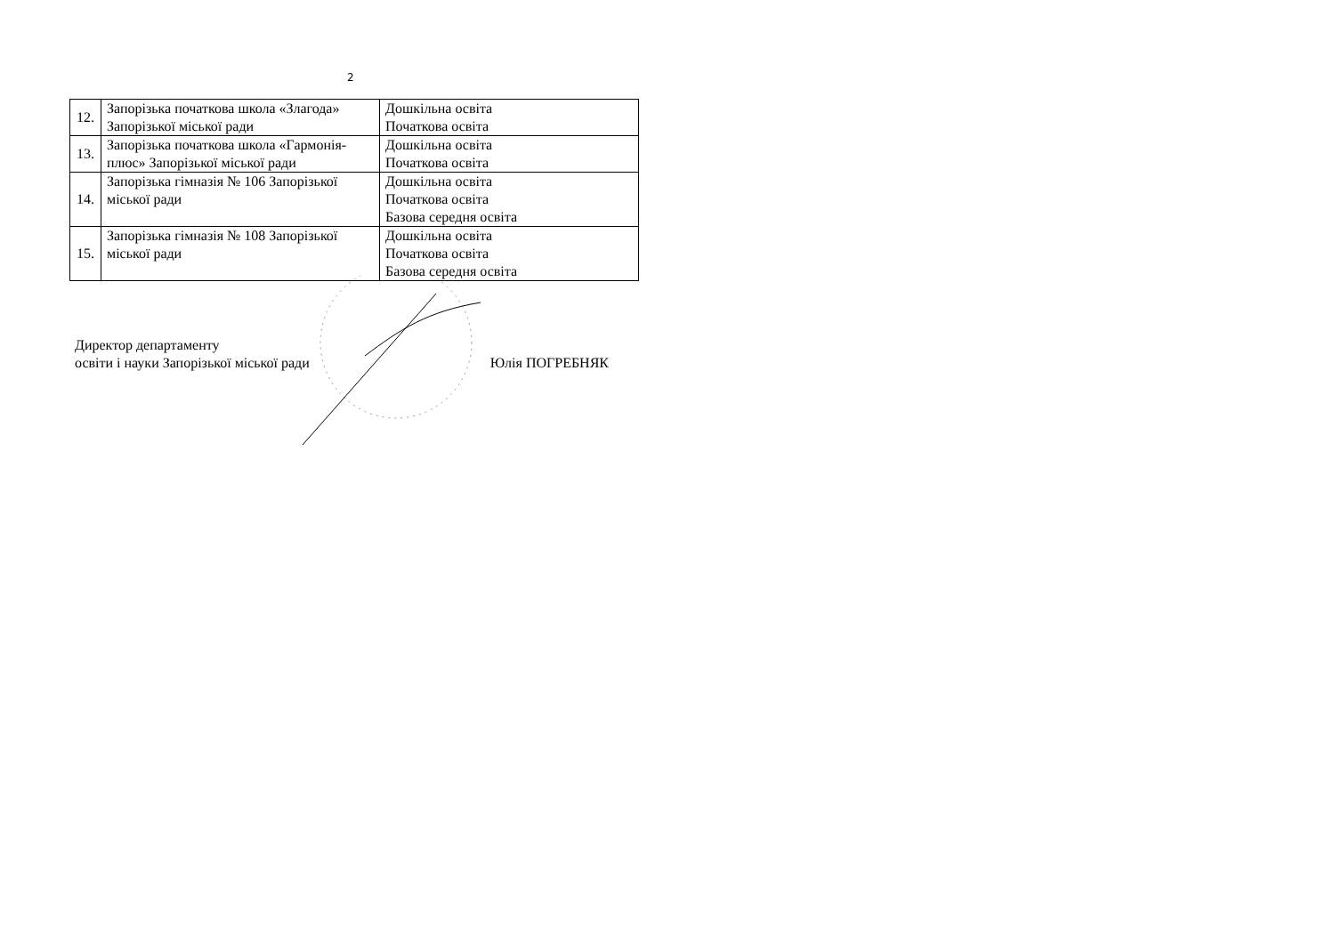2
| 12. | Запорізька початкова школа «Злагода» Запорізької міської ради | Дошкільна освіта Початкова освіта |
| 13. | Запорізька початкова школа «Гармонія-плюс» Запорізької міської ради | Дошкільна освіта Початкова освіта |
| 14. | Запорізька гімназія № 106 Запорізької міської ради | Дошкільна освіта Початкова освіта Базова середня освіта |
| 15. | Запорізька гімназія № 108 Запорізької міської ради | Дошкільна освіта Початкова освіта Базова середня освіта |
Директор департаменту
освіти і науки Запорізької міської ради
Юлія ПОГРЕБНЯК